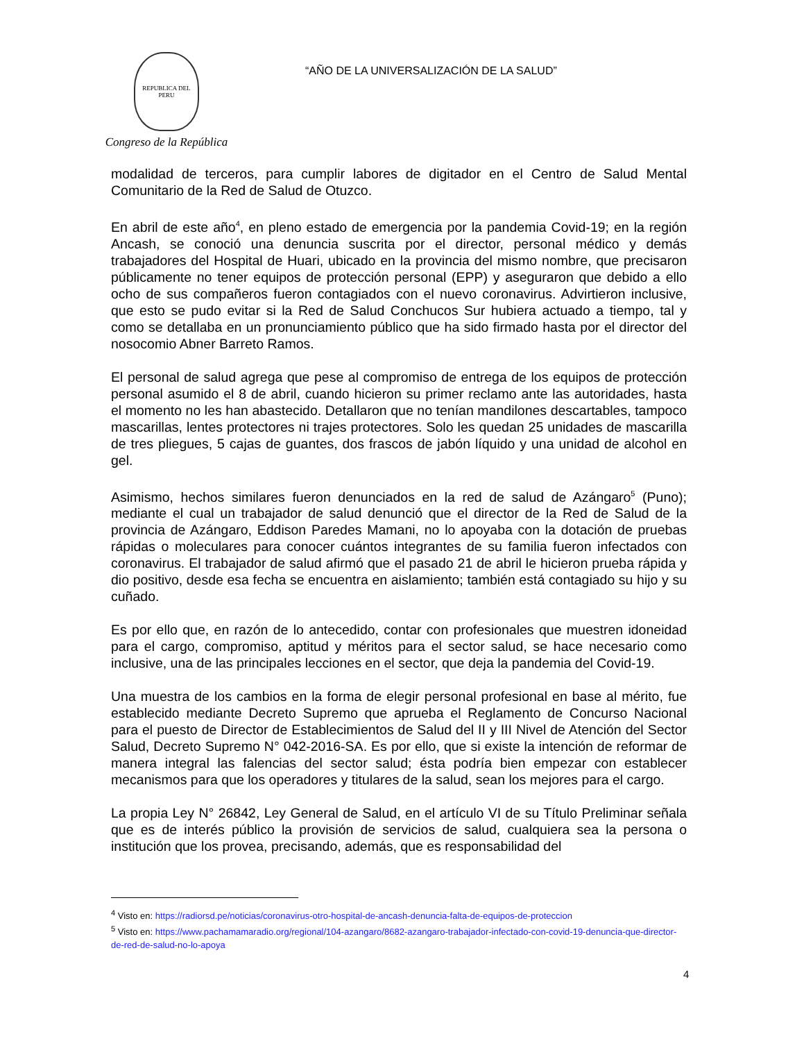REPUBLICA DEL PERU
Congreso de la República
“AÑO DE LA UNIVERSALIZACIÓN DE LA SALUD”
modalidad de terceros, para cumplir labores de digitador en el Centro de Salud Mental Comunitario de la Red de Salud de Otuzco.
En abril de este año<sup>4</sup>, en pleno estado de emergencia por la pandemia Covid-19; en la región Ancash, se conoció una denuncia suscrita por el director, personal médico y demás trabajadores del Hospital de Huari, ubicado en la provincia del mismo nombre, que precisaron públicamente no tener equipos de protección personal (EPP) y aseguraron que debido a ello ocho de sus compañeros fueron contagiados con el nuevo coronavirus. Advirtieron inclusive, que esto se pudo evitar si la Red de Salud Conchucos Sur hubiera actuado a tiempo, tal y como se detallaba en un pronunciamiento público que ha sido firmado hasta por el director del nosocomio Abner Barreto Ramos.
El personal de salud agrega que pese al compromiso de entrega de los equipos de protección personal asumido el 8 de abril, cuando hicieron su primer reclamo ante las autoridades, hasta el momento no les han abastecido. Detallaron que no tenían mandilones descartables, tampoco mascarillas, lentes protectores ni trajes protectores. Solo les quedan 25 unidades de mascarilla de tres pliegues, 5 cajas de guantes, dos frascos de jabón líquido y una unidad de alcohol en gel.
Asimismo, hechos similares fueron denunciados en la red de salud de Azángaro<sup>5</sup> (Puno); mediante el cual un trabajador de salud denunció que el director de la Red de Salud de la provincia de Azángaro, Eddison Paredes Mamani, no lo apoyaba con la dotación de pruebas rápidas o moleculares para conocer cuántos integrantes de su familia fueron infectados con coronavirus. El trabajador de salud afirmó que el pasado 21 de abril le hicieron prueba rápida y dio positivo, desde esa fecha se encuentra en aislamiento; también está contagiado su hijo y su cuñado.
Es por ello que, en razón de lo antecedido, contar con profesionales que muestren idoneidad para el cargo, compromiso, aptitud y méritos para el sector salud, se hace necesario como inclusive, una de las principales lecciones en el sector, que deja la pandemia del Covid-19.
Una muestra de los cambios en la forma de elegir personal profesional en base al mérito, fue establecido mediante Decreto Supremo que aprueba el Reglamento de Concurso Nacional para el puesto de Director de Establecimientos de Salud del II y III Nivel de Atención del Sector Salud, Decreto Supremo N° 042-2016-SA. Es por ello, que si existe la intención de reformar de manera integral las falencias del sector salud; ésta podría bien empezar con establecer mecanismos para que los operadores y titulares de la salud, sean los mejores para el cargo.
La propia Ley N° 26842, Ley General de Salud, en el artículo VI de su Título Preliminar señala que es de interés público la provisión de servicios de salud, cualquiera sea la persona o institución que los provea, precisando, además, que es responsabilidad del
<sup>4</sup> Visto en: https://radiorsd.pe/noticias/coronavirus-otro-hospital-de-ancash-denuncia-falta-de-equipos-de-proteccion
<sup>5</sup> Visto en: https://www.pachamamaradio.org/regional/104-azangaro/8682-azangaro-trabajador-infectado-con-covid-19-denuncia-que-director-de-red-de-salud-no-lo-apoya
4